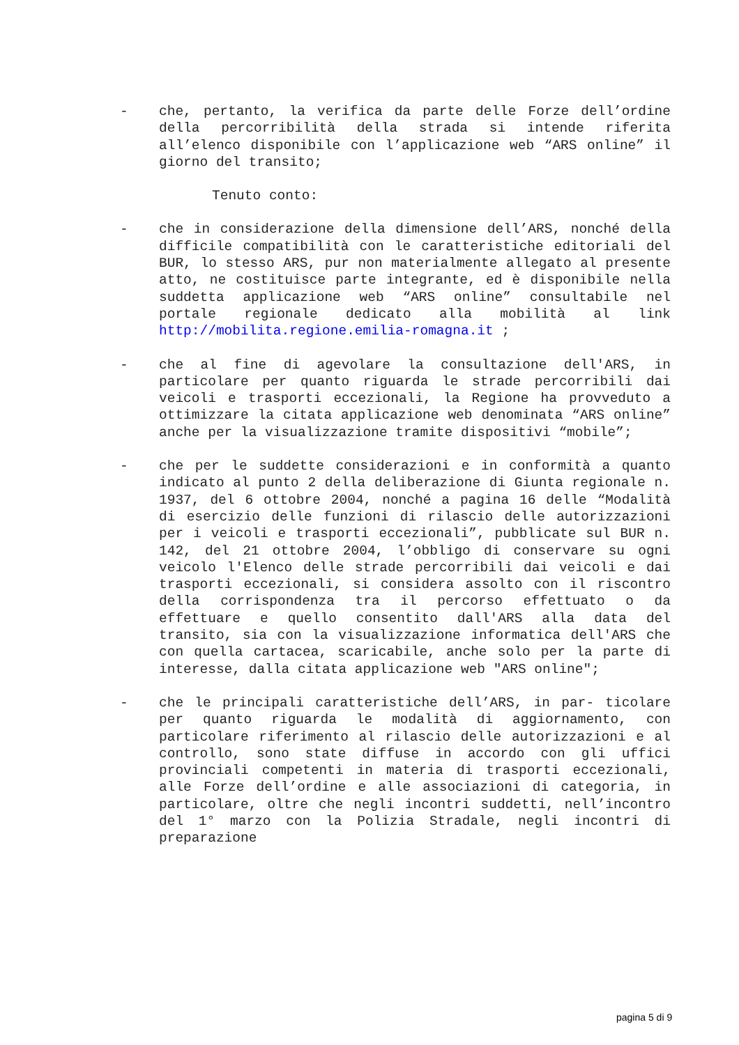- che, pertanto, la verifica da parte delle Forze dell’ordine della percorribilità della strada si intende riferita all’elenco disponibile con l’applicazione web “ARS online” il giorno del transito;
Tenuto conto:
- che in considerazione della dimensione dell’ARS, nonché della difficile compatibilità con le caratteristiche editoriali del BUR, lo stesso ARS, pur non materialmente allegato al presente atto, ne costituisce parte integrante, ed è disponibile nella suddetta applicazione web “ARS online” consultabile nel portale regionale dedicato alla mobilità al link http://mobilita.regione.emilia-romagna.it ;
- che al fine di agevolare la consultazione dell'ARS, in particolare per quanto riguarda le strade percorribili dai veicoli e trasporti eccezionali, la Regione ha provveduto a ottimizzare la citata applicazione web denominata “ARS online” anche per la visualizzazione tramite dispositivi “mobile”;
- che per le suddette considerazioni e in conformità a quanto indicato al punto 2 della deliberazione di Giunta regionale n. 1937, del 6 ottobre 2004, nonché a pagina 16 delle “Modalità di esercizio delle funzioni di rilascio delle autorizzazioni per i veicoli e trasporti eccezionali”, pubblicate sul BUR n. 142, del 21 ottobre 2004, l’obbligo di conservare su ogni veicolo l'Elenco delle strade percorribili dai veicoli e dai trasporti eccezionali, si considera assolto con il riscontro della corrispondenza tra il percorso effettuato o da effettuare e quello consentito dall'ARS alla data del transito, sia con la visualizzazione informatica dell'ARS che con quella cartacea, scaricabile, anche solo per la parte di interesse, dalla citata applicazione web "ARS online";
- che le principali caratteristiche dell’ARS, in par- ticolare per quanto riguarda le modalità di aggiornamento, con particolare riferimento al rilascio delle autorizzazioni e al controllo, sono state diffuse in accordo con gli uffici provinciali competenti in materia di trasporti eccezionali, alle Forze dell’ordine e alle associazioni di categoria, in particolare, oltre che negli incontri suddetti, nell’incontro del 1° marzo con la Polizia Stradale, negli incontri di preparazione
pagina 5 di 9